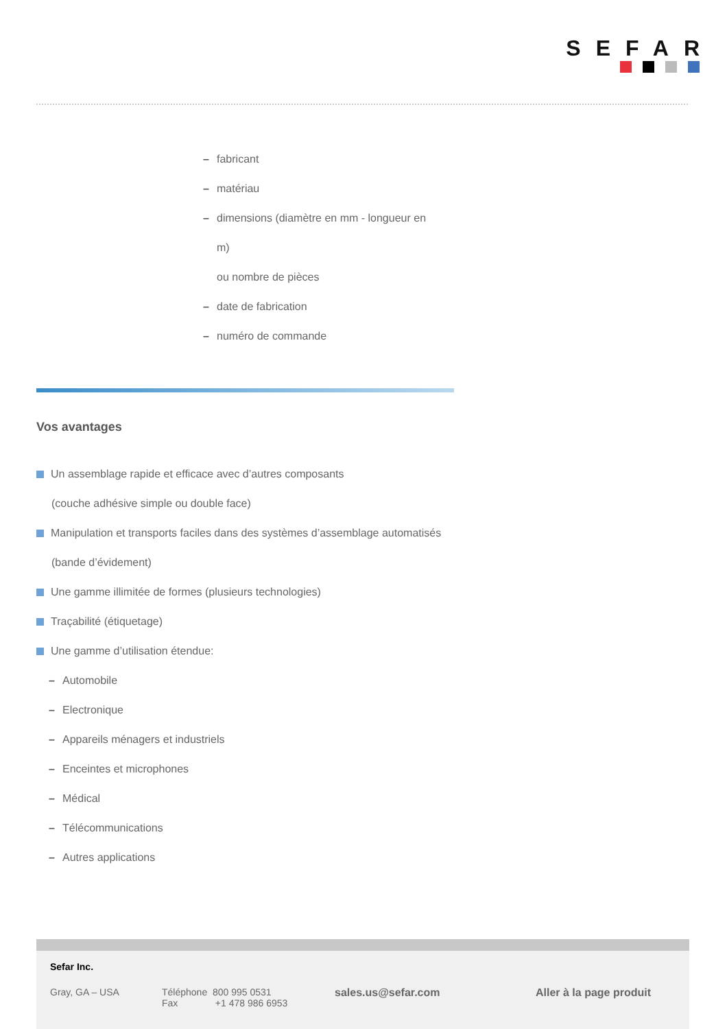SEFAR
– fabricant
– matériau
– dimensions (diamètre en mm - longueur en
m)
ou nombre de pièces
– date de fabrication
– numéro de commande
Vos avantages
Un assemblage rapide et efficace avec d’autres composants
(couche adhésive simple ou double face)
Manipulation et transports faciles dans des systèmes d’assemblage automatisés
(bande d’évidement)
Une gamme illimitée de formes (plusieurs technologies)
Traçabilité (étiquetage)
Une gamme d’utilisation étendue:
– Automobile
– Electronique
– Appareils ménagers et industriels
– Enceintes et microphones
– Médical
– Télécommunications
– Autres applications
Sefar Inc.
Gray, GA – USA
Téléphone 800 995 0531
Fax +1 478 986 6953
sales.us@sefar.com Aller à la page produit